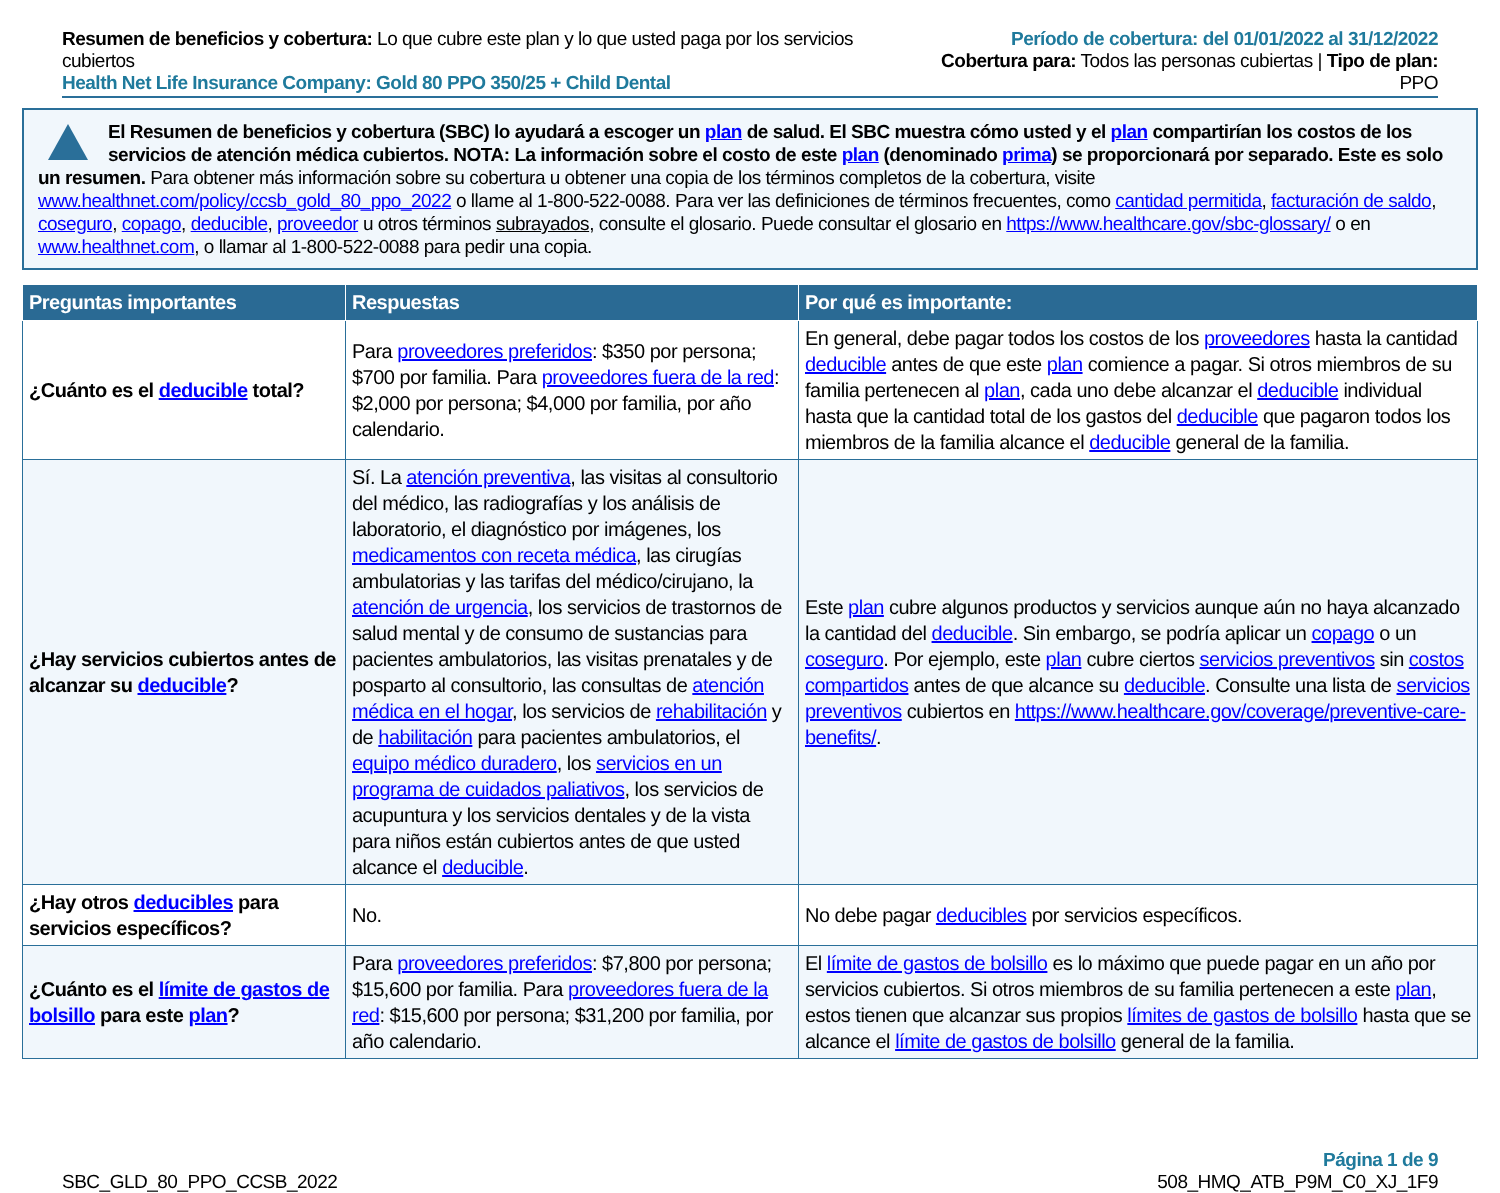Resumen de beneficios y cobertura: Lo que cubre este plan y lo que usted paga por los servicios cubiertos
Health Net Life Insurance Company: Gold 80 PPO 350/25 + Child Dental
Período de cobertura: del 01/01/2022 al 31/12/2022
Cobertura para: Todos las personas cubiertas | Tipo de plan: PPO
El Resumen de beneficios y cobertura (SBC) lo ayudará a escoger un plan de salud. El SBC muestra cómo usted y el plan compartirían los costos de los servicios de atención médica cubiertos. NOTA: La información sobre el costo de este plan (denominado prima) se proporcionará por separado. Este es solo un resumen. Para obtener más información sobre su cobertura u obtener una copia de los términos completos de la cobertura, visite www.healthnet.com/policy/ccsb_gold_80_ppo_2022 o llame al 1-800-522-0088. Para ver las definiciones de términos frecuentes, como cantidad permitida, facturación de saldo, coseguro, copago, deducible, proveedor u otros términos subrayados, consulte el glosario. Puede consultar el glosario en https://www.healthcare.gov/sbc-glossary/ o en www.healthnet.com, o llamar al 1-800-522-0088 para pedir una copia.
| Preguntas importantes | Respuestas | Por qué es importante: |
| --- | --- | --- |
| ¿Cuánto es el deducible total? | Para proveedores preferidos : $350 por persona; $700 por familia. Para proveedores fuera de la red : $2,000 por persona; $4,000 por familia, por año calendario. | En general, debe pagar todos los costos de los proveedores hasta la cantidad deducible antes de que este plan comience a pagar. Si otros miembros de su familia pertenecen al plan , cada uno debe alcanzar el deducible individual hasta que la cantidad total de los gastos del deducible que pagaron todos los miembros de la familia alcance el deducible general de la familia. |
| ¿Hay servicios cubiertos antes de alcanzar su deducible ? | Sí. La atención preventiva , las visitas al consultorio del médico, las radiografías y los análisis de laboratorio, el diagnóstico por imágenes, los medicamentos con receta médica , las cirugías ambulatorias y las tarifas del médico/cirujano, la atención de urgencia , los servicios de trastornos de salud mental y de consumo de sustancias para pacientes ambulatorios, las visitas prenatales y de posparto al consultorio, las consultas de atención médica en el hogar , los servicios de rehabilitación y de habilitación para pacientes ambulatorios, el equipo médico duradero , los servicios en un programa de cuidados paliativos , los servicios de acupuntura y los servicios dentales y de la vista para niños están cubiertos antes de que usted alcance el deducible . | Este plan cubre algunos productos y servicios aunque aún no haya alcanzado la cantidad del deducible . Sin embargo, se podría aplicar un copago o un coseguro . Por ejemplo, este plan cubre ciertos servicios preventivos sin costos compartidos antes de que alcance su deducible . Consulte una lista de servicios preventivos cubiertos en https://www.healthcare.gov/coverage/preventive-care-benefits/ . |
| ¿Hay otros deducibles para servicios específicos? | No. | No debe pagar deducibles por servicios específicos. |
| ¿Cuánto es el límite de gastos de bolsillo para este plan ? | Para proveedores preferidos : $7,800 por persona; $15,600 por familia. Para proveedores fuera de la red : $15,600 por persona; $31,200 por familia, por año calendario. | El límite de gastos de bolsillo es lo máximo que puede pagar en un año por servicios cubiertos. Si otros miembros de su familia pertenecen a este plan , estos tienen que alcanzar sus propios límites de gastos de bolsillo hasta que se alcance el límite de gastos de bolsillo general de la familia. |
SBC_GLD_80_PPO_CCSB_2022
Página 1 de 9
508_HMQ_ATB_P9M_C0_XJ_1F9